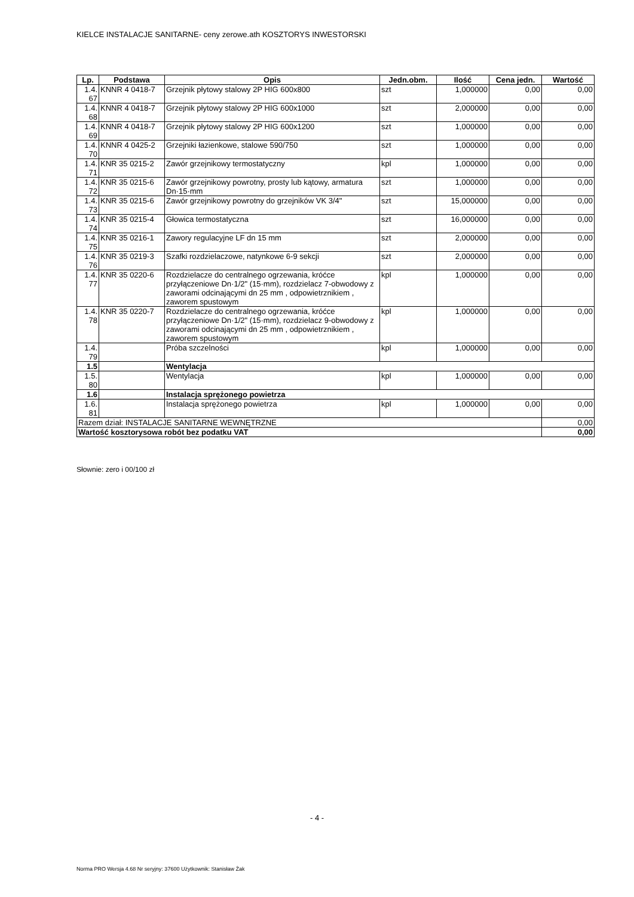KIELCE INSTALACJE SANITARNE- ceny zerowe.ath KOSZTORYS INWESTORSKI
| Lp. | Podstawa | Opis | Jedn.obm. | Ilość | Cena jedn. | Wartość |
| --- | --- | --- | --- | --- | --- | --- |
| 1.4. 67 | KNNR 4 0418-7 | Grzejnik płytowy stalowy 2P HIG 600x800 | szt | 1,000000 | 0,00 | 0,00 |
| 1.4. 68 | KNNR 4 0418-7 | Grzejnik płytowy stalowy 2P HIG 600x1000 | szt | 2,000000 | 0,00 | 0,00 |
| 1.4. 69 | KNNR 4 0418-7 | Grzejnik płytowy stalowy 2P HIG 600x1200 | szt | 1,000000 | 0,00 | 0,00 |
| 1.4. 70 | KNNR 4 0425-2 | Grzejniki łazienkowe, stalowe 590/750 | szt | 1,000000 | 0,00 | 0,00 |
| 1.4. 71 | KNR 35 0215-2 | Zawór grzejnikowy termostatyczny | kpl | 1,000000 | 0,00 | 0,00 |
| 1.4. 72 | KNR 35 0215-6 | Zawór grzejnikowy powrotny, prosty lub kątowy, armatura Dn·15·mm | szt | 1,000000 | 0,00 | 0,00 |
| 1.4. 73 | KNR 35 0215-6 | Zawór grzejnikowy powrotny do grzejników VK 3/4" | szt | 15,000000 | 0,00 | 0,00 |
| 1.4. 74 | KNR 35 0215-4 | Głowica termostatyczna | szt | 16,000000 | 0,00 | 0,00 |
| 1.4. 75 | KNR 35 0216-1 | Zawory regulacyjne LF dn 15 mm | szt | 2,000000 | 0,00 | 0,00 |
| 1.4. 76 | KNR 35 0219-3 | Szafki rozdzielaczowe, natynkowe 6-9 sekcji | szt | 2,000000 | 0,00 | 0,00 |
| 1.4. 77 | KNR 35 0220-6 | Rozdzielacze do centralnego ogrzewania, króćce przyłączeniowe Dn·1/2" (15·mm), rozdzielacz 7-obwodowy z zaworami odcinającymi dn 25 mm , odpowietrznikiem , zaworem spustowym | kpl | 1,000000 | 0,00 | 0,00 |
| 1.4. 78 | KNR 35 0220-7 | Rozdzielacze do centralnego ogrzewania, króćce przyłączeniowe Dn·1/2" (15·mm), rozdzielacz 9-obwodowy z zaworami odcinającymi dn 25 mm , odpowietrznikiem , zaworem spustowym | kpl | 1,000000 | 0,00 | 0,00 |
| 1.4. 79 | | Próba szczelności | kpl | 1,000000 | 0,00 | 0,00 |
| 1.5 | | Wentylacja | | | | |
| 1.5. 80 | | Wentylacja | kpl | 1,000000 | 0,00 | 0,00 |
| 1.6 | | Instalacja sprężonego powietrza | | | | |
| 1.6. 81 | | Instalacja sprężonego powietrza | kpl | 1,000000 | 0,00 | 0,00 |
| Razem dział: INSTALACJE SANITARNE WEWNĘTRZNE | | | | | | 0,00 |
| Wartość kosztorysowa robót bez podatku VAT | | | | | | 0,00 |
Słownie: zero i 00/100 zł
- 4 -
Norma PRO Wersja 4.68 Nr seryjny: 37600 Użytkownik: Stanisław Żak